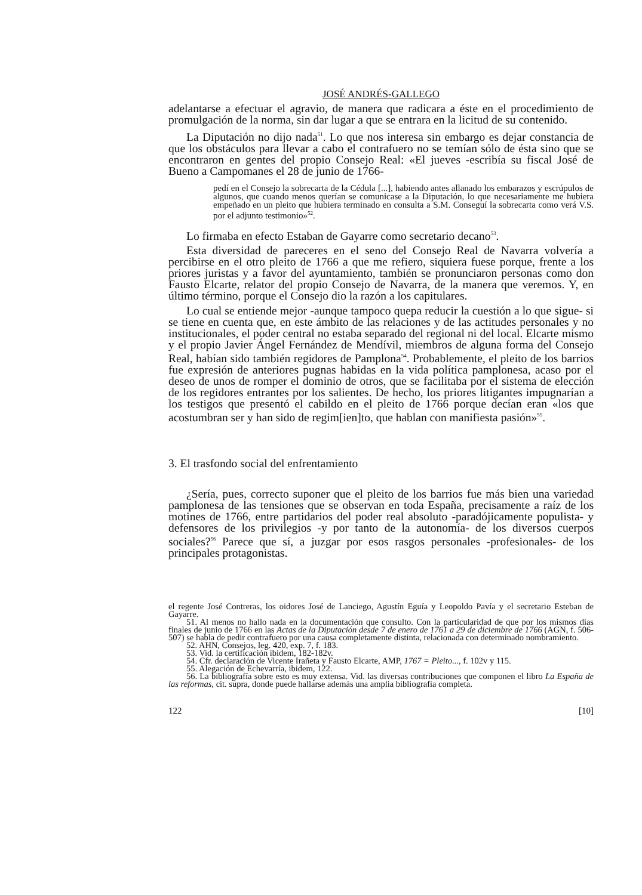JOSÉ ANDRÉS-GALLEGO
adelantarse a efectuar el agravio, de manera que radicara a éste en el procedimiento de promulgación de la norma, sin dar lugar a que se entrara en la licitud de su contenido.
La Diputación no dijo nada<sup>51</sup>. Lo que nos interesa sin embargo es dejar constancia de que los obstáculos para llevar a cabo el contrafuero no se temían sólo de ésta sino que se encontraron en gentes del propio Consejo Real: «El jueves -escribía su fiscal José de Bueno a Campomanes el 28 de junio de 1766-
pedí en el Consejo la sobrecarta de la Cédula [...], habiendo antes allanado los embarazos y escrúpulos de algunos, que cuando menos querían se comunicase a la Diputación, lo que necesariamente me hubiera empeñado en un pleito que hubiera terminado en consulta a S.M. Conseguí la sobrecarta como verá V.S. por el adjunto testimonio»<sup>52</sup>.
Lo firmaba en efecto Estaban de Gayarre como secretario decano<sup>53</sup>.
Esta diversidad de pareceres en el seno del Consejo Real de Navarra volvería a percibirse en el otro pleito de 1766 a que me refiero, siquiera fuese porque, frente a los priores juristas y a favor del ayuntamiento, también se pronunciaron personas como don Fausto Elcarte, relator del propio Consejo de Navarra, de la manera que veremos. Y, en último término, porque el Consejo dio la razón a los capitulares.
Lo cual se entiende mejor -aunque tampoco quepa reducir la cuestión a lo que sigue- si se tiene en cuenta que, en este ámbito de las relaciones y de las actitudes personales y no institucionales, el poder central no estaba separado del regional ni del local. Elcarte mismo y el propio Javier Ángel Fernández de Mendívil, miembros de alguna forma del Consejo Real, habían sido también regidores de Pamplona<sup>54</sup>. Probablemente, el pleito de los barrios fue expresión de anteriores pugnas habidas en la vida política pamplonesa, acaso por el deseo de unos de romper el dominio de otros, que se facilitaba por el sistema de elección de los regidores entrantes por los salientes. De hecho, los priores litigantes impugnarían a los testigos que presentó el cabildo en el pleito de 1766 porque decían eran «los que acostumbran ser y han sido de regim[ien]to, que hablan con manifiesta pasión»<sup>55</sup>.
3. El trasfondo social del enfrentamiento
¿Sería, pues, correcto suponer que el pleito de los barrios fue más bien una variedad pamplonesa de las tensiones que se observan en toda España, precisamente a raíz de los motines de 1766, entre partidarios del poder real absoluto -paradójicamente populista- y defensores de los privilegios -y por tanto de la autonomía- de los diversos cuerpos sociales?<sup>56</sup> Parece que sí, a juzgar por esos rasgos personales -profesionales- de los principales protagonistas.
el regente José Contreras, los oidores José de Lanciego, Agustín Eguía y Leopoldo Pavía y el secretario Esteban de Gayarre.
51. Al menos no hallo nada en la documentación que consulto. Con la particularidad de que por los mismos días finales de junio de 1766 en las Actas de la Diputación desde 7 de enero de 1761 a 29 de diciembre de 1766 (AGN, f. 506-507) se habla de pedir contrafuero por una causa completamente distinta, relacionada con determinado nombramiento.
52. AHN, Consejos, leg. 420, exp. 7, f. 183.
53. Vid. la certificación ibidem, 182-182v.
54. Cfr. declaración de Vicente Irañeta y Fausto Elcarte, AMP, 1767 = Pleito..., f. 102v y 115.
55. Alegación de Echevarría, ibidem, 122.
56. La bibliografía sobre esto es muy extensa. Vid. las diversas contribuciones que componen el libro La España de las reformas, cit. supra, donde puede hallarse además una amplia bibliografía completa.
122 [10]